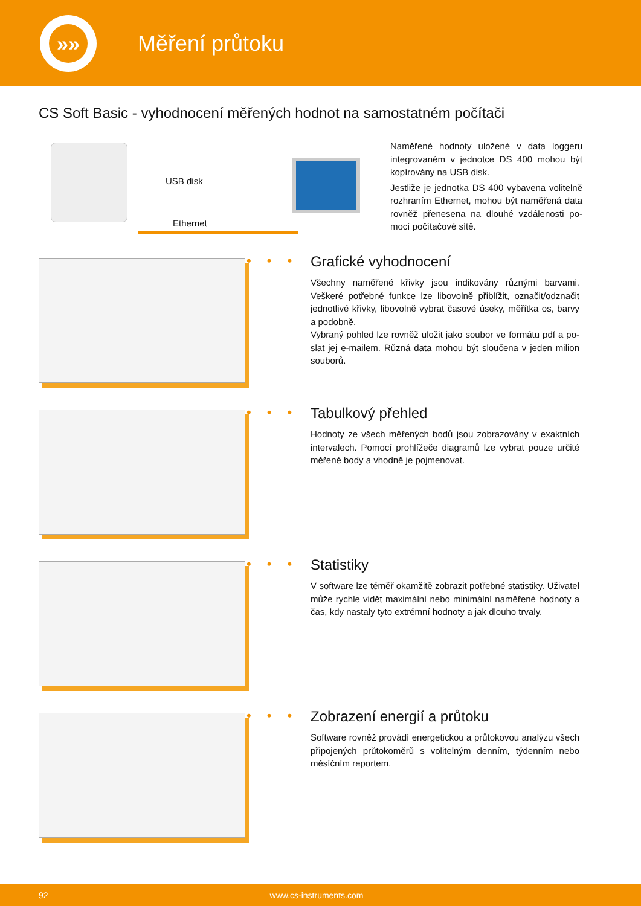»»
Měření průtoku
CS Soft Basic - vyhodnocení měřených hodnot na samostatném počítači
USB disk
Ethernet
Naměřené hodnoty uložené v data loggeru integrovaném v jednotce DS 400 mohou být kopírovány na USB disk.
Jestliže je jednotka DS 400 vybavena volitelně rozhraním Ethernet, mohou být naměřená data rovněž přenesena na dlouhé vzdálenosti po-mocí počítačové sítě.
•••
Grafické vyhodnocení
Všechny naměřené křivky jsou indikovány různými barvami. Veškeré potřebné funkce lze libovolně přiblížit, označit/odznačit jednotlivé křivky, libovolně vybrat časové úseky, měřítka os, barvy a podobně.
Vybraný pohled lze rovněž uložit jako soubor ve formátu pdf a po-slat jej e-mailem. Různá data mohou být sloučena v jeden milion souborů.
•••
Tabulkový přehled
Hodnoty ze všech měřených bodů jsou zobrazovány v exaktních intervalech. Pomocí prohlížeče diagramů lze vybrat pouze určité měřené body a vhodně je pojmenovat.
•••
Statistiky
V software lze téměř okamžitě zobrazit potřebné statistiky. Uživatel může rychle vidět maximální nebo minimální naměřené hodnoty a čas, kdy nastaly tyto extrémní hodnoty a jak dlouho trvaly.
•••
Zobrazení energií a průtoku
Software rovněž provádí energetickou a průtokovou analýzu všech připojených průtokoměrů s volitelným denním, týdenním nebo měsíčním reportem.
92 www.cs-instruments.com